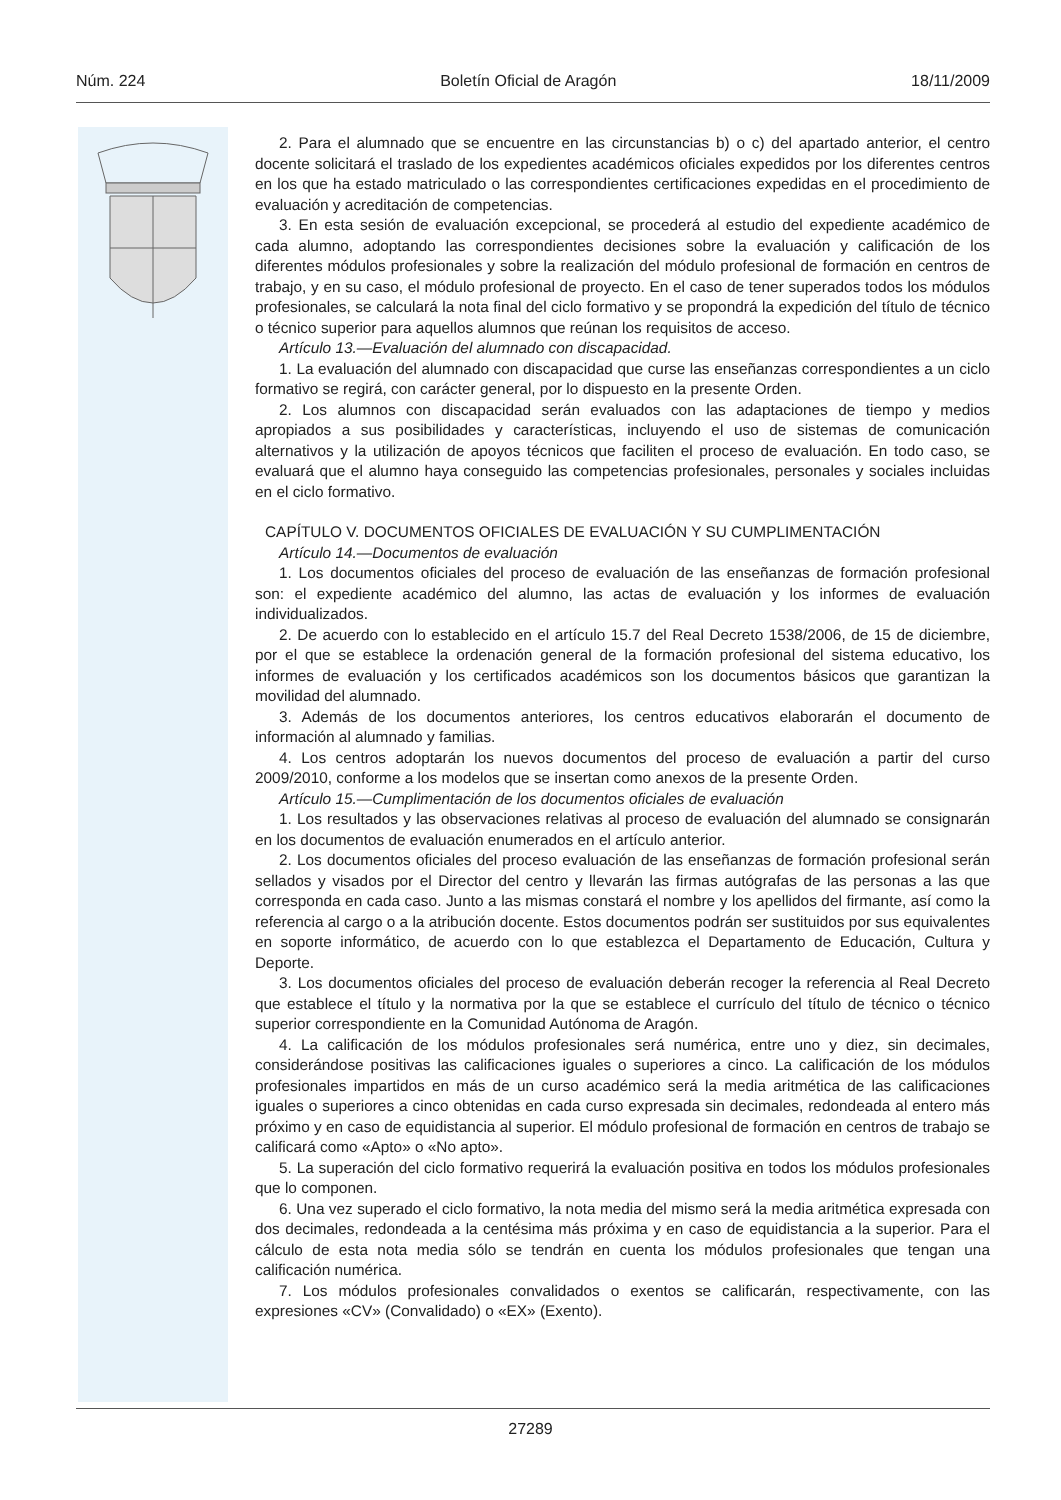Núm. 224 Boletín Oficial de Aragón 18/11/2009
2. Para el alumnado que se encuentre en las circunstancias b) o c) del apartado anterior, el centro docente solicitará el traslado de los expedientes académicos oficiales expedidos por los diferentes centros en los que ha estado matriculado o las correspondientes certificaciones expedidas en el procedimiento de evaluación y acreditación de competencias.
3. En esta sesión de evaluación excepcional, se procederá al estudio del expediente académico de cada alumno, adoptando las correspondientes decisiones sobre la evaluación y calificación de los diferentes módulos profesionales y sobre la realización del módulo profesional de formación en centros de trabajo, y en su caso, el módulo profesional de proyecto. En el caso de tener superados todos los módulos profesionales, se calculará la nota final del ciclo formativo y se propondrá la expedición del título de técnico o técnico superior para aquellos alumnos que reúnan los requisitos de acceso.
Artículo 13.—Evaluación del alumnado con discapacidad.
1. La evaluación del alumnado con discapacidad que curse las enseñanzas correspondientes a un ciclo formativo se regirá, con carácter general, por lo dispuesto en la presente Orden.
2. Los alumnos con discapacidad serán evaluados con las adaptaciones de tiempo y medios apropiados a sus posibilidades y características, incluyendo el uso de sistemas de comunicación alternativos y la utilización de apoyos técnicos que faciliten el proceso de evaluación. En todo caso, se evaluará que el alumno haya conseguido las competencias profesionales, personales y sociales incluidas en el ciclo formativo.
CAPÍTULO V. DOCUMENTOS OFICIALES DE EVALUACIÓN Y SU CUMPLIMENTACIÓN
Artículo 14.—Documentos de evaluación
1. Los documentos oficiales del proceso de evaluación de las enseñanzas de formación profesional son: el expediente académico del alumno, las actas de evaluación y los informes de evaluación individualizados.
2. De acuerdo con lo establecido en el artículo 15.7 del Real Decreto 1538/2006, de 15 de diciembre, por el que se establece la ordenación general de la formación profesional del sistema educativo, los informes de evaluación y los certificados académicos son los documentos básicos que garantizan la movilidad del alumnado.
3. Además de los documentos anteriores, los centros educativos elaborarán el documento de información al alumnado y familias.
4. Los centros adoptarán los nuevos documentos del proceso de evaluación a partir del curso 2009/2010, conforme a los modelos que se insertan como anexos de la presente Orden.
Artículo 15.—Cumplimentación de los documentos oficiales de evaluación
1. Los resultados y las observaciones relativas al proceso de evaluación del alumnado se consignarán en los documentos de evaluación enumerados en el artículo anterior.
2. Los documentos oficiales del proceso evaluación de las enseñanzas de formación profesional serán sellados y visados por el Director del centro y llevarán las firmas autógrafas de las personas a las que corresponda en cada caso. Junto a las mismas constará el nombre y los apellidos del firmante, así como la referencia al cargo o a la atribución docente. Estos documentos podrán ser sustituidos por sus equivalentes en soporte informático, de acuerdo con lo que establezca el Departamento de Educación, Cultura y Deporte.
3. Los documentos oficiales del proceso de evaluación deberán recoger la referencia al Real Decreto que establece el título y la normativa por la que se establece el currículo del título de técnico o técnico superior correspondiente en la Comunidad Autónoma de Aragón.
4. La calificación de los módulos profesionales será numérica, entre uno y diez, sin decimales, considerándose positivas las calificaciones iguales o superiores a cinco. La calificación de los módulos profesionales impartidos en más de un curso académico será la media aritmética de las calificaciones iguales o superiores a cinco obtenidas en cada curso expresada sin decimales, redondeada al entero más próximo y en caso de equidistancia al superior. El módulo profesional de formación en centros de trabajo se calificará como «Apto» o «No apto».
5. La superación del ciclo formativo requerirá la evaluación positiva en todos los módulos profesionales que lo componen.
6. Una vez superado el ciclo formativo, la nota media del mismo será la media aritmética expresada con dos decimales, redondeada a la centésima más próxima y en caso de equidistancia a la superior. Para el cálculo de esta nota media sólo se tendrán en cuenta los módulos profesionales que tengan una calificación numérica.
7. Los módulos profesionales convalidados o exentos se calificarán, respectivamente, con las expresiones «CV» (Convalidado) o «EX» (Exento).
27289